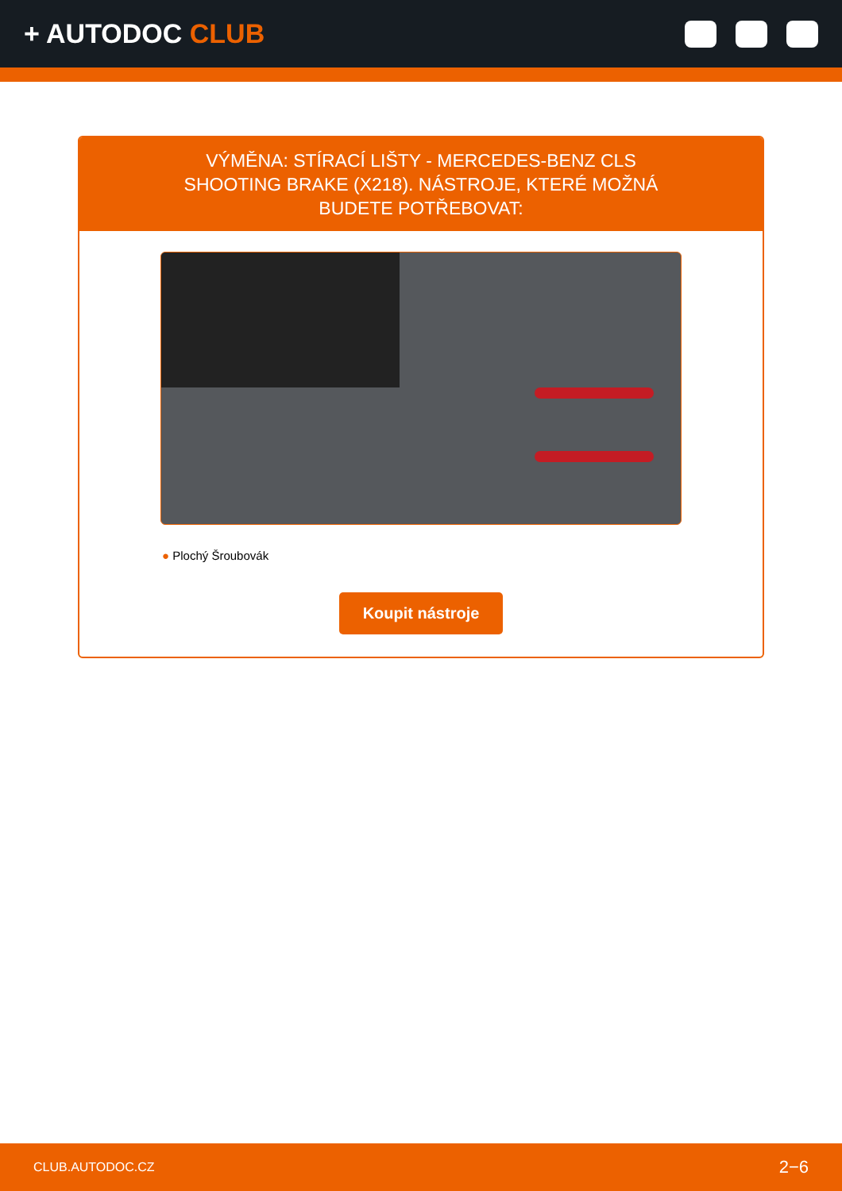+ AUTODOC CLUB
VÝMĚNA: STÍRACÍ LIŠTY - MERCEDES-BENZ CLS SHOOTING BRAKE (X218). NÁSTROJE, KTERÉ MOŽNÁ BUDETE POTŘEBOVAT:
● Plochý Šroubovák
Koupit nástroje
CLUB.AUTODOC.CZ 2−6